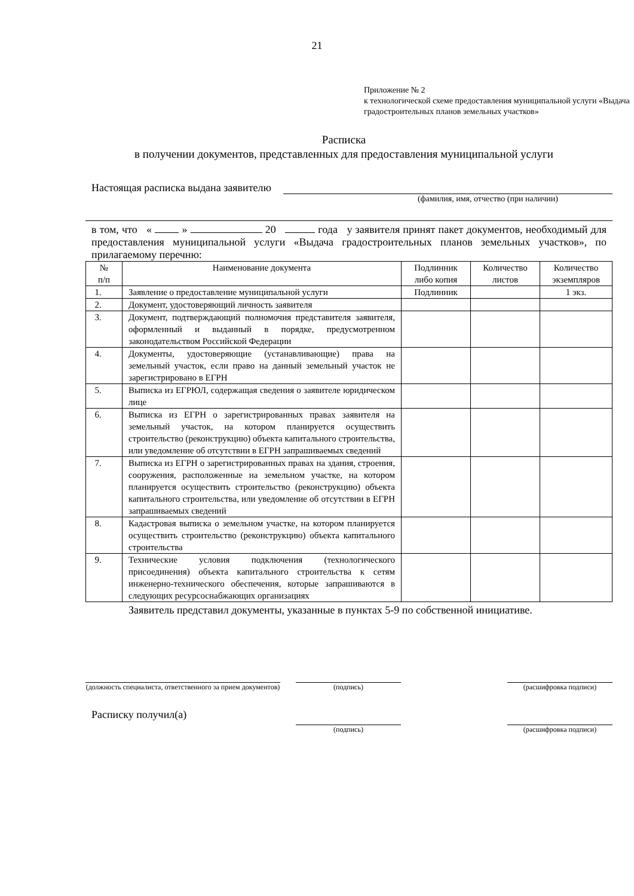21
Приложение № 2
к технологической схеме предоставления муниципальной услуги «Выдача градостроительных планов земельных участков»
Расписка
в получении документов, представленных для предоставления муниципальной услуги
Настоящая расписка выдана заявителю
(фамилия, имя, отчество (при наличии)
в том, что « » 20 года у заявителя принят пакет документов, необходимый для предоставления муниципальной услуги «Выдача градостроительных планов земельных участков», по прилагаемому перечню:
| № п/п | Наименование документа | Подлинник либо копия | Количество листов | Количество экземпляров |
| --- | --- | --- | --- | --- |
| 1. | Заявление о предоставление муниципальной услуги | Подлинник | | 1 экз. |
| 2. | Документ, удостоверяющий личность заявителя | | | |
| 3. | Документ, подтверждающий полномочия представителя заявителя, оформленный и выданный в порядке, предусмотренном законодательством Российской Федерации | | | |
| 4. | Документы, удостоверяющие (устанавливающие) права на земельный участок, если право на данный земельный участок не зарегистрировано в ЕГРН | | | |
| 5. | Выписка из ЕГРЮЛ, содержащая сведения о заявителе юридическом лице | | | |
| 6. | Выписка из ЕГРН о зарегистрированных правах заявителя на земельный участок, на котором планируется осуществить строительство (реконструкцию) объекта капитального строительства, или уведомление об отсутствии в ЕГРН запрашиваемых сведений | | | |
| 7. | Выписка из ЕГРН о зарегистрированных правах на здания, строения, сооружения, расположенные на земельном участке, на котором планируется осуществить строительство (реконструкцию) объекта капитального строительства, или уведомление об отсутствии в ЕГРН запрашиваемых сведений | | | |
| 8. | Кадастровая выписка о земельном участке, на котором планируется осуществить строительство (реконструкцию) объекта капитального строительства | | | |
| 9. | Технические условия подключения (технологического присоединения) объекта капитального строительства к сетям инженерно-технического обеспечения, которые запрашиваются в следующих ресурсоснабжающих организациях | | | |
Заявитель представил документы, указанные в пунктах 5-9 по собственной инициативе.
(должность специалиста, ответственного за прием документов)
(подпись) (расшифровка подписи)
Расписку получил(а)
(подпись) (расшифровка подписи)